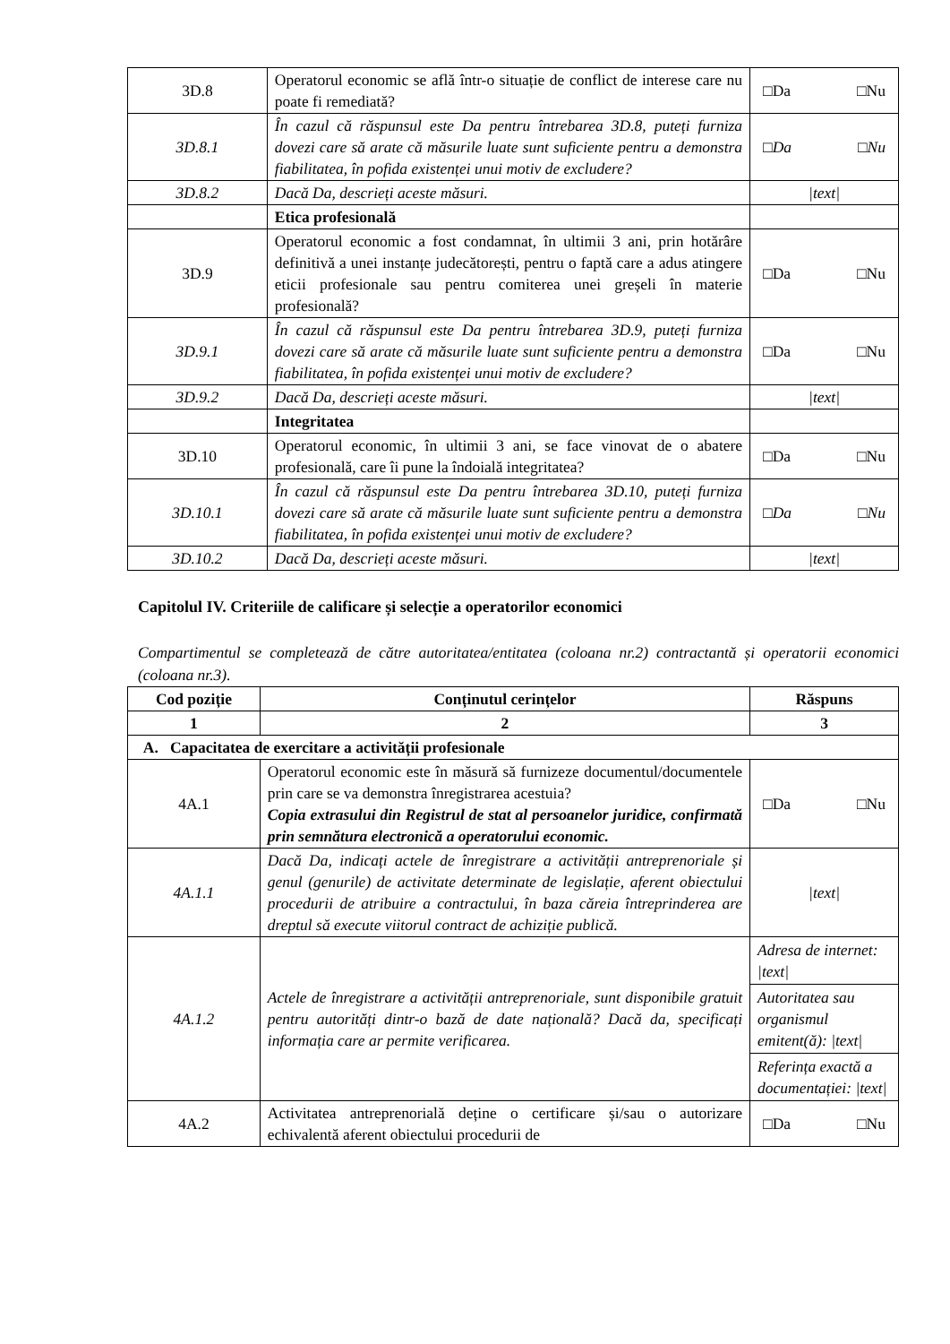| 3D.8 | Operatorul economic se află într-o situație de conflict de interese care nu poate fi remediată? | □Da □Nu |
| 3D.8.1 | În cazul că răspunsul este Da pentru întrebarea 3D.8, puteți furniza dovezi care să arate că măsurile luate sunt suficiente pentru a demonstra fiabilitatea, în pofida existenței unui motiv de excludere? | □Da □Nu |
| 3D.8.2 | Dacă Da, descrieți aceste măsuri. | /text/ |
| | Etica profesională | |
| 3D.9 | Operatorul economic a fost condamnat, în ultimii 3 ani, prin hotărâre definitivă a unei instanțe judecătorești, pentru o faptă care a adus atingere eticii profesionale sau pentru comiterea unei greșeli în materie profesională? | □Da □Nu |
| 3D.9.1 | În cazul că răspunsul este Da pentru întrebarea 3D.9, puteți furniza dovezi care să arate că măsurile luate sunt suficiente pentru a demonstra fiabilitatea, în pofida existenței unui motiv de excludere? | □Da □Nu |
| 3D.9.2 | Dacă Da, descrieți aceste măsuri. | /text/ |
| | Integritatea | |
| 3D.10 | Operatorul economic, în ultimii 3 ani, se face vinovat de o abatere profesională, care îi pune la îndoială integritatea? | □Da □Nu |
| 3D.10.1 | În cazul că răspunsul este Da pentru întrebarea 3D.10, puteți furniza dovezi care să arate că măsurile luate sunt suficiente pentru a demonstra fiabilitatea, în pofida existenței unui motiv de excludere? | □Da □Nu |
| 3D.10.2 | Dacă Da, descrieți aceste măsuri. | /text/ |
Capitolul IV. Criteriile de calificare și selecție a operatorilor economici
Compartimentul se completează de către autoritatea/entitatea (coloana nr.2) contractantă și operatorii economici (coloana nr.3).
| Cod poziție | Conținutul cerințelor | Răspuns |
| --- | --- | --- |
| 1 | 2 | 3 |
| A. Capacitatea de exercitare a activității profesionale | | |
| 4A.1 | Operatorul economic este în măsură să furnizeze documentul/documentele prin care se va demonstra înregistrarea acestuia? Copia extrasului din Registrul de stat al persoanelor juridice, confirmată prin semnătura electronică a operatorului economic. | □Da □Nu |
| 4A.1.1 | Dacă Da, indicați actele de înregistrare a activității antreprenoriale și genul (genurile) de activitate determinate de legislație, aferent obiectului procedurii de atribuire a contractului, în baza căreia întreprinderea are dreptul să execute viitorul contract de achiziție publică. | /text/ |
| 4A.1.2 | Actele de înregistrare a activității antreprenoriale, sunt disponibile gratuit pentru autorități dintr-o bază de date națională? Dacă da, specificați informația care ar permite verificarea. | Adresa de internet: /text/ Autoritatea sau organismul emitent(ă): /text/ Referința exactă a documentației: /text/ |
| 4A.2 | Activitatea antreprenorială deține o certificare și/sau o autorizare echivalentă aferent obiectului procedurii de | □Da □Nu |